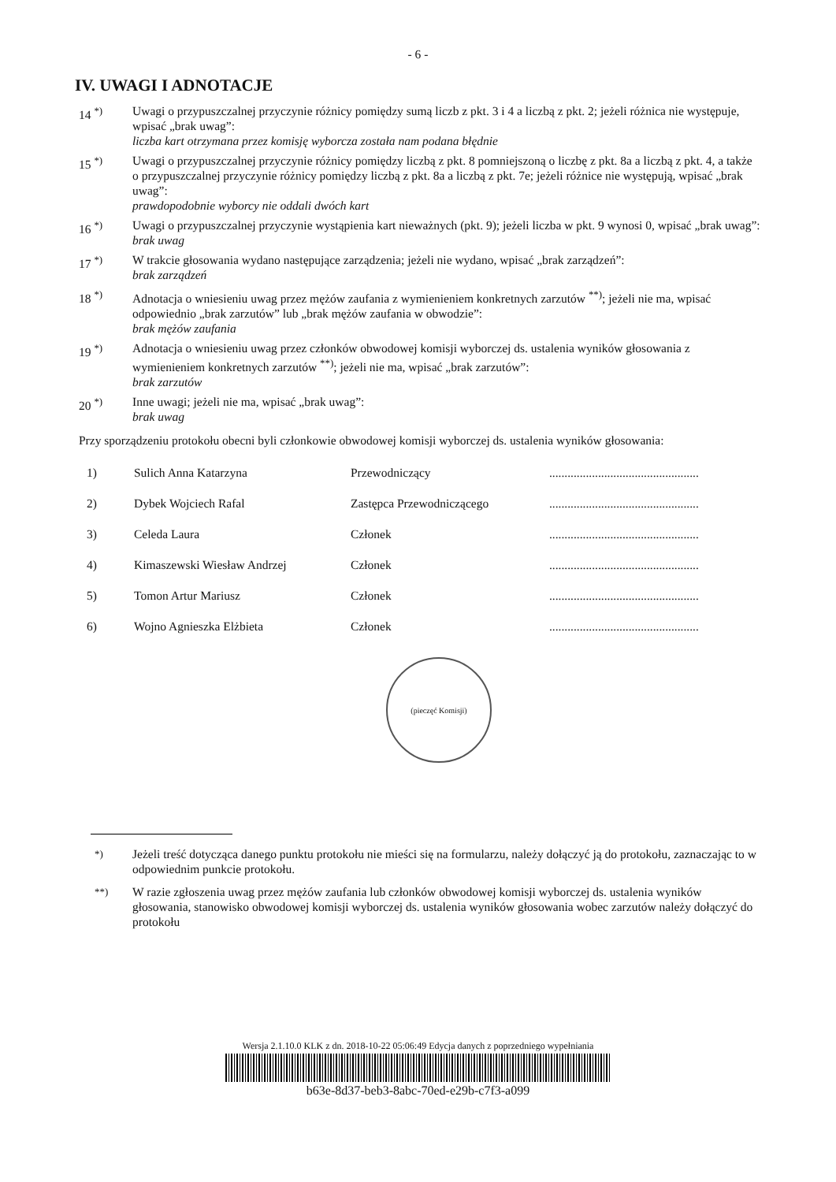- 6 -
IV. UWAGI I ADNOTACJE
14 <sup>*)</sup> Uwagi o przypuszczalnej przyczynie różnicy pomiędzy sumą liczb z pkt. 3 i 4 a liczbą z pkt. 2; jeżeli różnica nie występuje, wpisać „brak uwag”:
liczba kart otrzymana przez komisję wyborcza została nam podana błędnie
15 <sup>*)</sup> Uwagi o przypuszczalnej przyczynie różnicy pomiędzy liczbą z pkt. 8 pomniejszoną o liczbę z pkt. 8a a liczbą z pkt. 4, a także o przypuszczalnej przyczynie różnicy pomiędzy liczbą z pkt. 8a a liczbą z pkt. 7e; jeżeli różnice nie występują, wpisać „brak uwag”:
prawdopodobnie wyborcy nie oddali dwóch kart
16 <sup>*)</sup> Uwagi o przypuszczalnej przyczynie wystąpienia kart nieważnych (pkt. 9); jeżeli liczba w pkt. 9 wynosi 0, wpisać „brak uwag”:
brak uwag
17 <sup>*)</sup> W trakcie głosowania wydano następujące zarządzenia; jeżeli nie wydano, wpisać „brak zarządzeń”:
brak zarządzeń
18 <sup>*)</sup> Adnotacja o wniesieniu uwag przez mężów zaufania z wymienieniem konkretnych zarzutów <sup>**)</sup>; jeżeli nie ma, wpisać odpowiednio „brak zarzutów” lub „brak mężów zaufania w obwodzie”:
brak mężów zaufania
19 <sup>*)</sup> Adnotacja o wniesieniu uwag przez członków obwodowej komisji wyborczej ds. ustalenia wyników głosowania z wymienieniem konkretnych zarzutów <sup>**)</sup>; jeżeli nie ma, wpisać „brak zarzutów”:
brak zarzutów
20 <sup>*)</sup> Inne uwagi; jeżeli nie ma, wpisać „brak uwag”:
brak uwag
Przy sporządzeniu protokołu obecni byli członkowie obwodowej komisji wyborczej ds. ustalenia wyników głosowania:
| 1) | Sulich Anna Katarzyna | Przewodniczący | ................................................. |
| 2) | Dybek Wojciech Rafal | Zastępca Przewodniczącego | ................................................. |
| 3) | Celeda Laura | Członek | ................................................. |
| 4) | Kimaszewski Wiesław Andrzej | Członek | ................................................. |
| 5) | Tomon Artur Mariusz | Członek | ................................................. |
| 6) | Wojno Agnieszka Elżbieta | Członek | ................................................. |
(pieczęć Komisji)
<sup>*)</sup> Jeżeli treść dotycząca danego punktu protokołu nie mieści się na formularzu, należy dołączyć ją do protokołu, zaznaczając to w odpowiednim punkcie protokołu.
<sup>**)</sup> W razie zgłoszenia uwag przez mężów zaufania lub członków obwodowej komisji wyborczej ds. ustalenia wyników głosowania, stanowisko obwodowej komisji wyborczej ds. ustalenia wyników głosowania wobec zarzutów należy dołączyć do protokołu
Wersja 2.1.10.0 KLK z dn. 2018-10-22 05:06:49 Edycja danych z poprzedniego wypełniania
b63e-8d37-beb3-8abc-70ed-e29b-c7f3-a099